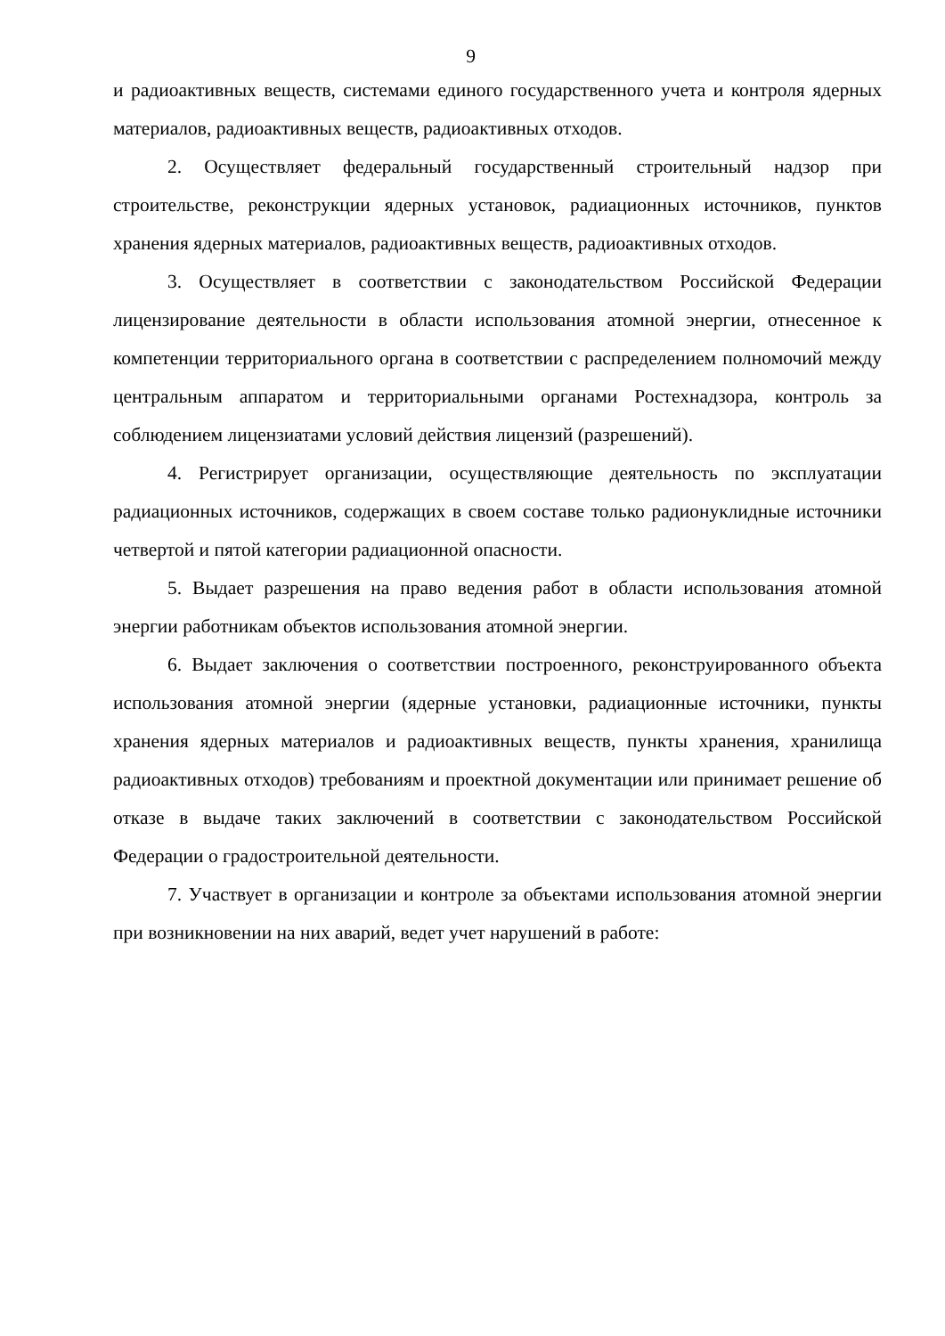9
и радиоактивных веществ, системами единого государственного учета и контроля ядерных материалов, радиоактивных веществ, радиоактивных отходов.
2. Осуществляет федеральный государственный строительный надзор при строительстве, реконструкции ядерных установок, радиационных источников, пунктов хранения ядерных материалов, радиоактивных веществ, радиоактивных отходов.
3. Осуществляет в соответствии с законодательством Российской Федерации лицензирование деятельности в области использования атомной энергии, отнесенное к компетенции территориального органа в соответствии с распределением полномочий между центральным аппаратом и территориальными органами Ростехнадзора, контроль за соблюдением лицензиатами условий действия лицензий (разрешений).
4. Регистрирует организации, осуществляющие деятельность по эксплуатации радиационных источников, содержащих в своем составе только радионуклидные источники четвертой и пятой категории радиационной опасности.
5. Выдает разрешения на право ведения работ в области использования атомной энергии работникам объектов использования атомной энергии.
6. Выдает заключения о соответствии построенного, реконструированного объекта использования атомной энергии (ядерные установки, радиационные источники, пункты хранения ядерных материалов и радиоактивных веществ, пункты хранения, хранилища радиоактивных отходов) требованиям и проектной документации или принимает решение об отказе в выдаче таких заключений в соответствии с законодательством Российской Федерации о градостроительной деятельности.
7. Участвует в организации и контроле за объектами использования атомной энергии при возникновении на них аварий, ведет учет нарушений в работе: